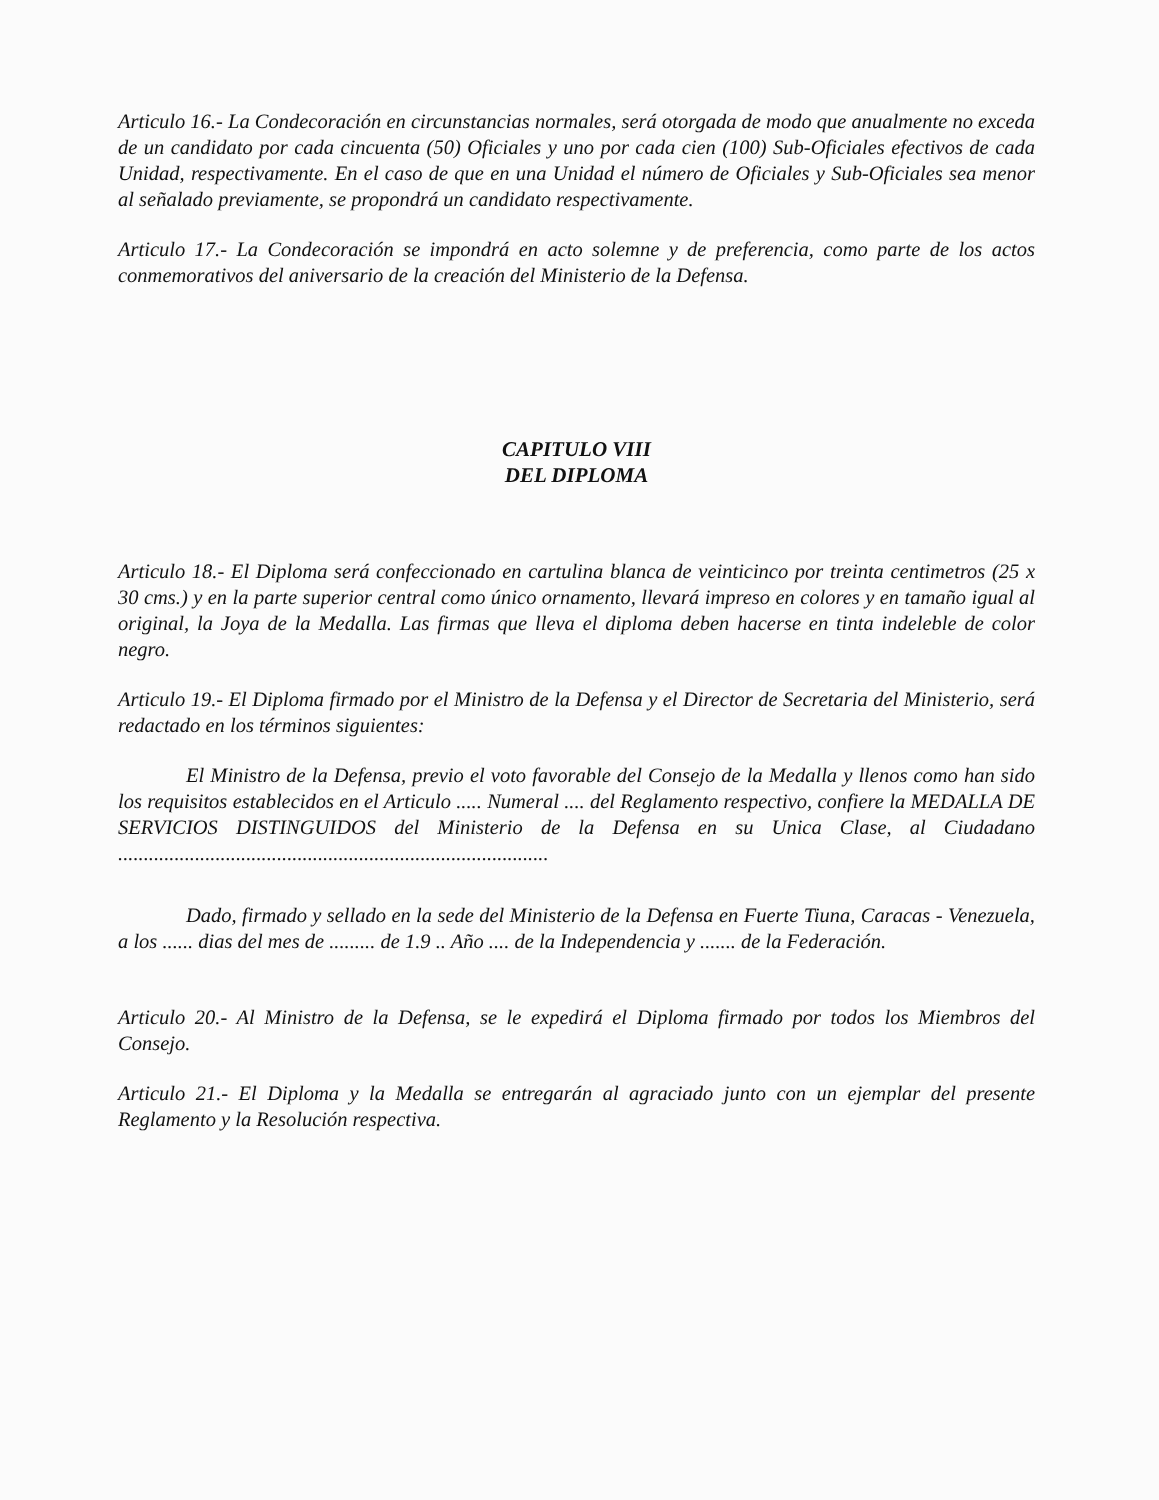Articulo 16.- La Condecoración en circunstancias normales, será otorgada de modo que anualmente no exceda de un candidato por cada cincuenta (50) Oficiales y uno por cada cien (100) Sub-Oficiales efectivos de cada Unidad, respectivamente. En el caso de que en una Unidad el número de Oficiales y Sub-Oficiales sea menor al señalado previamente, se propondrá un candidato respectivamente.
Articulo 17.- La Condecoración se impondrá en acto solemne y de preferencia, como parte de los actos conmemorativos del aniversario de la creación del Ministerio de la Defensa.
CAPITULO VIII
DEL DIPLOMA
Articulo 18.- El Diploma será confeccionado en cartulina blanca de veinticinco por treinta centimetros (25 x 30 cms.) y en la parte superior central como único ornamento, llevará impreso en colores y en tamaño igual al original, la Joya de la Medalla. Las firmas que lleva el diploma deben hacerse en tinta indeleble de color negro.
Articulo 19.- El Diploma firmado por el Ministro de la Defensa y el Director de Secretaria del Ministerio, será redactado en los términos siguientes:
El Ministro de la Defensa, previo el voto favorable del Consejo de la Medalla y llenos como han sido los requisitos establecidos en el Articulo ..... Numeral .... del Reglamento respectivo, confiere la MEDALLA DE SERVICIOS DISTINGUIDOS del Ministerio de la Defensa en su Unica Clase, al Ciudadano ....................................................................................
Dado, firmado y sellado en la sede del Ministerio de la Defensa en Fuerte Tiuna, Caracas - Venezuela, a los ...... dias del mes de ......... de 1.9 .. Año .... de la Independencia y ....... de la Federación.
Articulo 20.- Al Ministro de la Defensa, se le expedirá el Diploma firmado por todos los Miembros del Consejo.
Articulo 21.- El Diploma y la Medalla se entregarán al agraciado junto con un ejemplar del presente Reglamento y la Resolución respectiva.